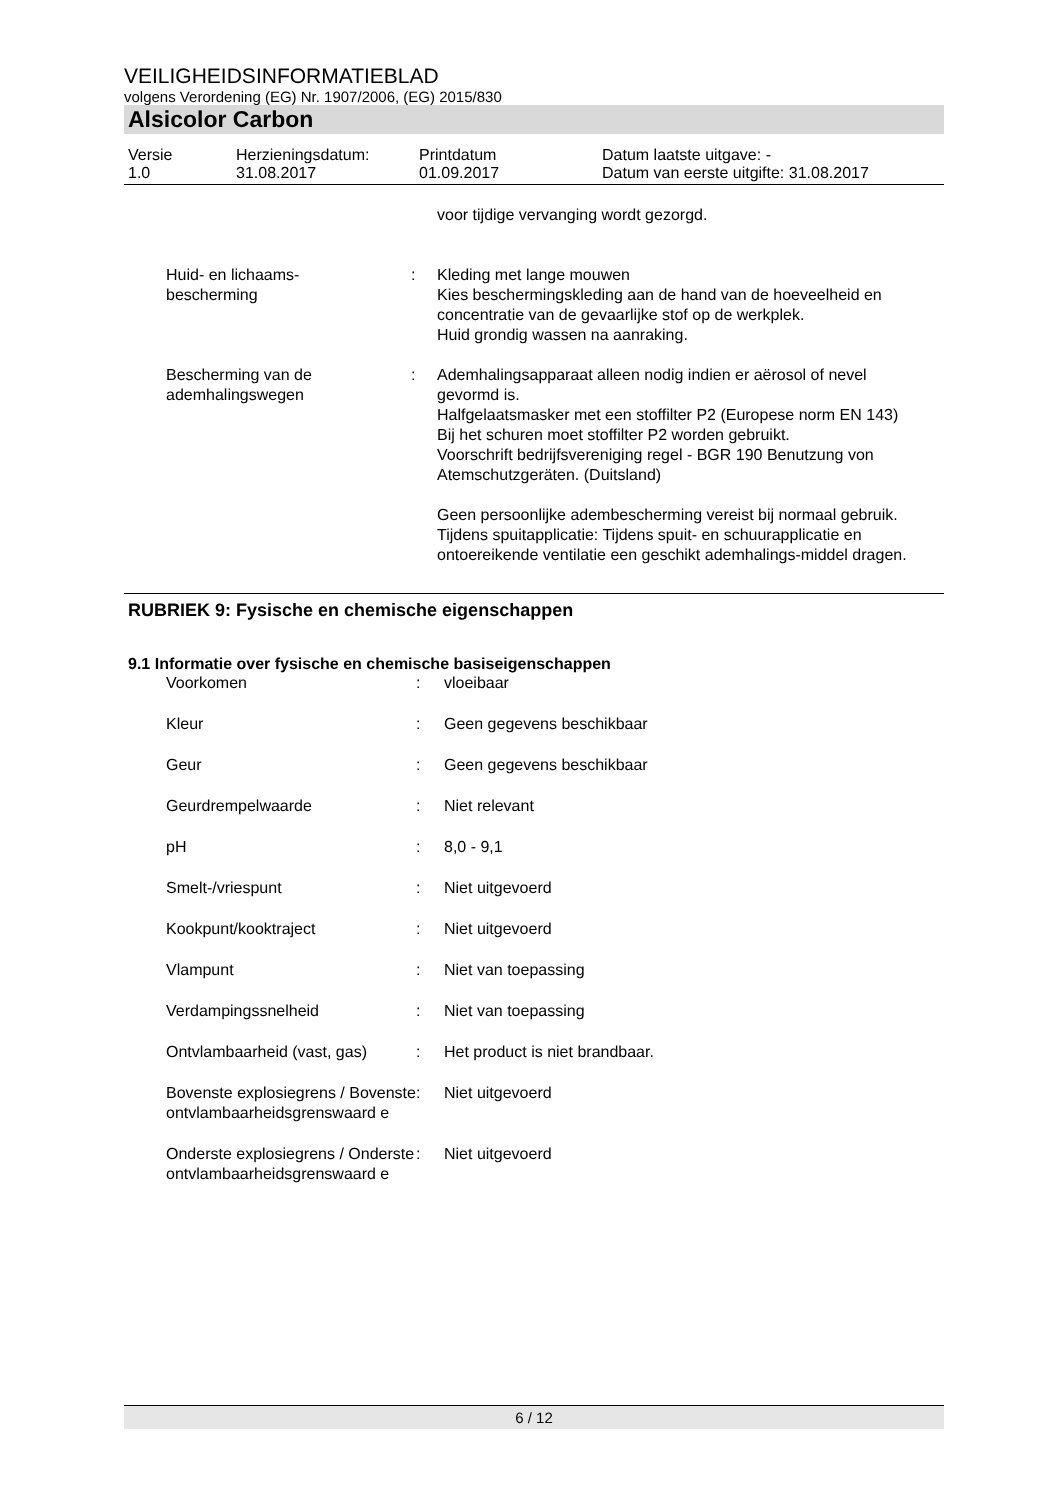VEILIGHEIDSINFORMATIEBLAD
volgens Verordening (EG) Nr. 1907/2006, (EG) 2015/830
Alsicolor Carbon
| Versie 1.0 | Herzieningsdatum: 31.08.2017 | Printdatum 01.09.2017 | Datum laatste uitgave: - Datum van eerste uitgifte: 31.08.2017 |
| | | voor tijdige vervanging wordt gezorgd. |
| Huid- en lichaams- bescherming | : | Kleding met lange mouwen Kies beschermingskleding aan de hand van de hoeveelheid en concentratie van de gevaarlijke stof op de werkplek. Huid grondig wassen na aanraking. |
| Bescherming van de ademhalingswegen | : | Ademhalingsapparaat alleen nodig indien er aërosol of nevel gevormd is. Halfgelaatsmasker met een stoffilter P2 (Europese norm EN 143) Bij het schuren moet stoffilter P2 worden gebruikt. Voorschrift bedrijfsvereniging regel - BGR 190 Benutzung von Atemschutzgeräten. (Duitsland) Geen persoonlijke adembescherming vereist bij normaal gebruik. Tijdens spuitapplicatie: Tijdens spuit- en schuurapplicatie en ontoereikende ventilatie een geschikt ademhalings-middel dragen. |
RUBRIEK 9: Fysische en chemische eigenschappen
9.1 Informatie over fysische en chemische basiseigenschappen
| Voorkomen | : | vloeibaar |
| Kleur | : | Geen gegevens beschikbaar |
| Geur | : | Geen gegevens beschikbaar |
| Geurdrempelwaarde | : | Niet relevant |
| pH | : | 8,0 - 9,1 |
| Smelt-/vriespunt | : | Niet uitgevoerd |
| Kookpunt/kooktraject | : | Niet uitgevoerd |
| Vlampunt | : | Niet van toepassing |
| Verdampingssnelheid | : | Niet van toepassing |
| Ontvlambaarheid (vast, gas) | : | Het product is niet brandbaar. |
| Bovenste explosiegrens / Bovenste ontvlambaarheidsgrenswaard e | : | Niet uitgevoerd |
| Onderste explosiegrens / Onderste ontvlambaarheidsgrenswaard e | : | Niet uitgevoerd |
6 / 12